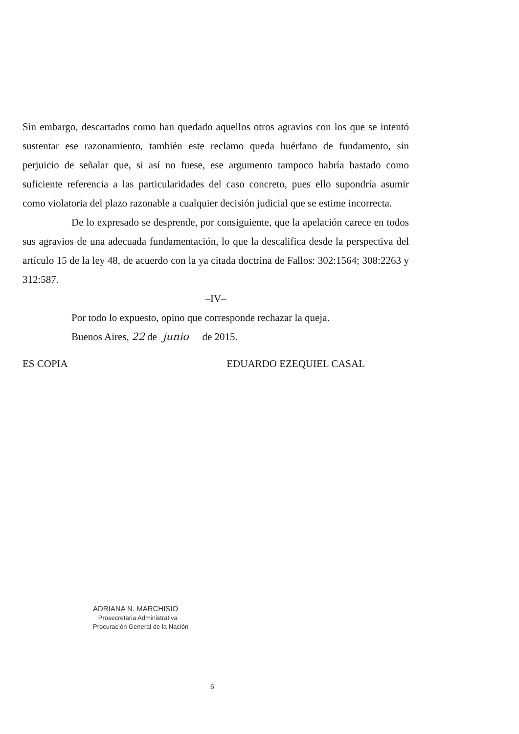Sin embargo, descartados como han quedado aquellos otros agravios con los que se intentó sustentar ese razonamiento, también este reclamo queda huérfano de fundamento, sin perjuicio de señalar que, si así no fuese, ese argumento tampoco habría bastado como suficiente referencia a las particularidades del caso concreto, pues ello supondría asumir como violatoria del plazo razonable a cualquier decisión judicial que se estime incorrecta.
De lo expresado se desprende, por consiguiente, que la apelación carece en todos sus agravios de una adecuada fundamentación, lo que la descalifica desde la perspectiva del artículo 15 de la ley 48, de acuerdo con la ya citada doctrina de Fallos: 302:1564; 308:2263 y 312:587.
–IV–
Por todo lo expuesto, opino que corresponde rechazar la queja.
Buenos Aires, 22 de junio de 2015.
ES COPIA EDUARDO EZEQUIEL CASAL
ADRIANA N. MARCHISIO
Prosecretaria Administrativa
Procuración General de la Nación
6